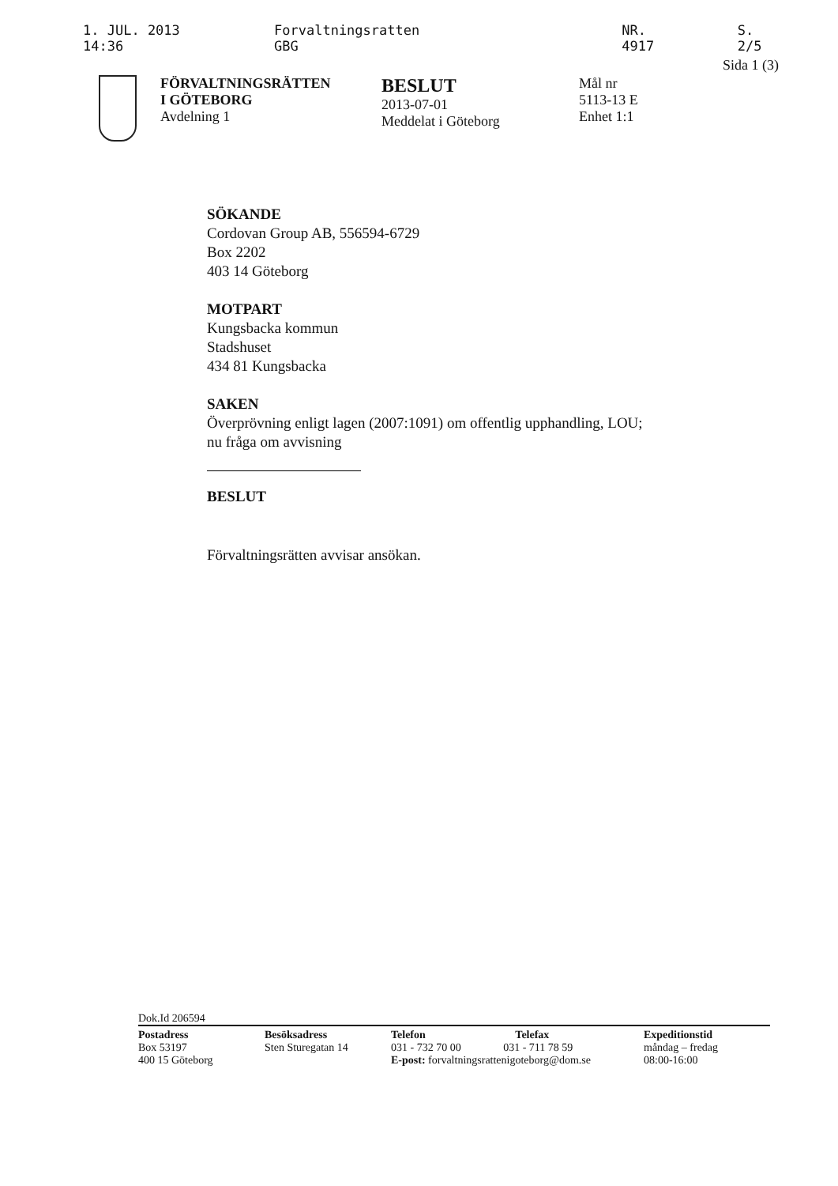1. JUL. 2013 14:36 Forvaltningsratten GBG NR. 4917 S. 2/5
Sida 1 (3)
FÖRVALTNINGSRÄTTEN
I GÖTEBORG
Avdelning 1
BESLUT
2013-07-01
Meddelat i Göteborg
Mål nr
5113-13 E
Enhet 1:1
SÖKANDE
Cordovan Group AB, 556594-6729
Box 2202
403 14 Göteborg
MOTPART
Kungsbacka kommun
Stadshuset
434 81 Kungsbacka
SAKEN
Överprövning enligt lagen (2007:1091) om offentlig upphandling, LOU;
nu fråga om avvisning
BESLUT
Förvaltningsrätten avvisar ansökan.
Dok.Id 206594
Postadress
Box 53197
400 15 Göteborg
Besöksadress
Sten Sturegatan 14
Telefon Telefax
031 - 732 70 00 031 - 711 78 59
E-post: forvaltningsrattenigoteborg@dom.se
Expeditionstid
måndag – fredag
08:00-16:00